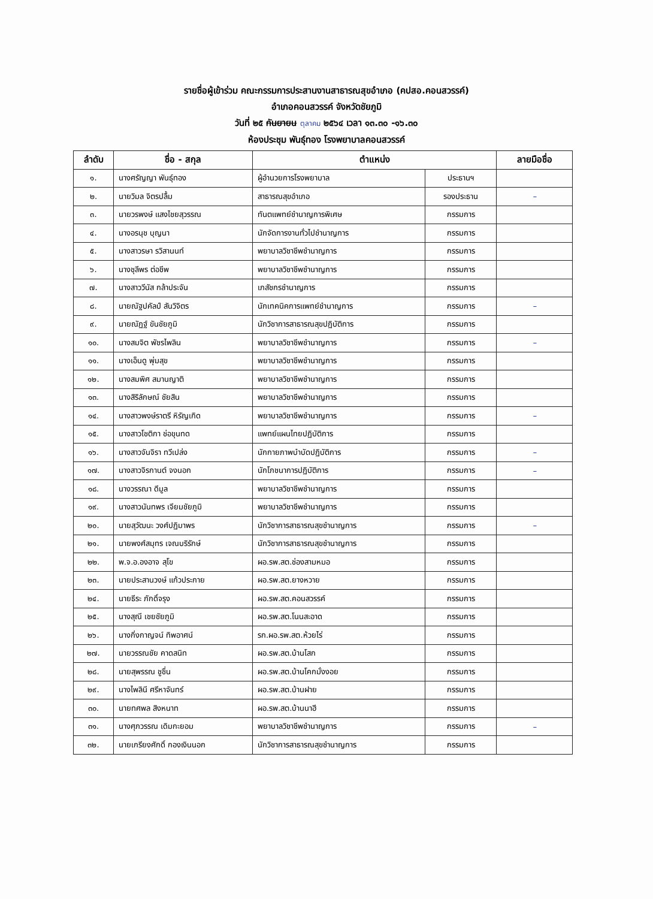รายชื่อผู้เข้าร่วม คณะกรรมการประสานงานสาธารณสุขอำเภอ (คปสอ.คอนสวรรค์)
อำเภอคอนสวรรค์ จังหวัดชัยภูมิ
วันที่ ๒๕ กันยายน ตุลาคม ๒๕๖๔ เวลา ๑๓.๓๐ -๑๖.๓๐
ห้องประชุม พันธุ์ทอง โรงพยาบาลคอนสวรรค์
| ลำดับ | ชื่อ - สกุล | ตำแหน่ง | | ลายมือชื่อ |
| --- | --- | --- | --- | --- |
| ๑. | นางศรัญญา พันธุ์ทอง | ผู้อำนวยการโรงพยาบาล | ประธานฯ | |
| ๒. | นายวิมล จิตรปลื้ม | สาธารณสุขอำเภอ | รองประธาน | – |
| ๓. | นายวรพงษ์ แสงไชยสุวรรณ | ทันตแพทย์ชำนาญการพิเศษ | กรรมการ | |
| ๔. | นางอรนุช บุญนา | นักจัดการงานทั่วไปชำนาญการ | กรรมการ | |
| ๕. | นางสาวรษา รวิสานนท์ | พยาบาลวิชาชีพชำนาญการ | กรรมการ | |
| ๖. | นางชุลีพร ต่อชีพ | พยาบาลวิชาชีพชำนาญการ | กรรมการ | |
| ๗. | นางสาววีนัส กล้าประจัน | เภสัชกรชำนาญการ | กรรมการ | |
| ๘. | นายณัฐปคัลป์ สันวิจิตร | นักเทคนิคการแพทย์ชำนาญการ | กรรมการ | – |
| ๙. | นายณัฏฐ์ ขันชัยภูมิ | นักวิชาการสาธารณสุขปฏิบัติการ | กรรมการ | |
| ๑๐. | นางสมจิต พัชรไพลิน | พยาบาลวิชาชีพชำนาญการ | กรรมการ | – |
| ๑๑. | นางเอ็นดู พุ่มสุข | พยาบาลวิชาชีพชำนาญการ | กรรมการ | |
| ๑๒. | นางสมพิศ สมานญาติ | พยาบาลวิชาชีพชำนาญการ | กรรมการ | |
| ๑๓. | นางสิริลักษณ์ ชัยสิน | พยาบาลวิชาชีพชำนาญการ | กรรมการ | |
| ๑๔. | นางสาวพงษ์ราตรี หิรัญเกิด | พยาบาลวิชาชีพชำนาญการ | กรรมการ | – |
| ๑๕. | นางสาวโชติกา ช่อขุนทด | แพทย์แผนไทยปฏิบัติการ | กรรมการ | |
| ๑๖. | นางสาวจันจิรา ทวีเปล่ง | นักกายภาพบำบัดปฏิบัติการ | กรรมการ | – |
| ๑๗. | นางสาวจิรกานต์ จงนอก | นักโภชนาการปฏิบัติการ | กรรมการ | – |
| ๑๘. | นางวรรณา ดีมูล | พยาบาลวิชาชีพชำนาญการ | กรรมการ | |
| ๑๙. | นางสาวนันทพร เจียมชัยภูมิ | พยาบาลวิชาชีพชำนาญการ | กรรมการ | |
| ๒๐. | นายสุวัฒนะ วงศ์ปฏิมาพร | นักวิชาการสาธารณสุขชำนาญการ | กรรมการ | – |
| ๒๑. | นายพงศ์สมุทร เจณบริรักษ์ | นักวิชาการสาธารณสุขชำนาญการ | กรรมการ | |
| ๒๒. | พ.จ.อ.องอาจ สุโข | ผอ.รพ.สต.ช่องสามหมอ | กรรมการ | |
| ๒๓. | นายประสานวงษ์ แก้วประกาย | ผอ.รพ.สต.ยางหวาย | กรรมการ | |
| ๒๔. | นายธีระ ภักดิ์จรุง | ผอ.รพ.สต.คอนสวรรค์ | กรรมการ | |
| ๒๕. | นางสุณี เชยชัยภูมิ | ผอ.รพ.สต.โนนสะอาด | กรรมการ | |
| ๒๖. | นางกิ่งกาญจน์ ทิพอาศน์ | รก.ผอ.รพ.สต.ห้วยไร่ | กรรมการ | |
| ๒๗. | นายวรรณชัย คาดสนิท | ผอ.รพ.สต.บ้านโสก | กรรมการ | |
| ๒๘. | นายสุพรรณ ชูชื่น | ผอ.รพ.สต.บ้านโคกมั่งงอย | กรรมการ | |
| ๒๙. | นางไพลินี ศรีหาจันทร์ | ผอ.รพ.สต.บ้านฝาย | กรรมการ | |
| ๓๐. | นายทศพล สิงหนาท | ผอ.รพ.สต.บ้านนาฮี | กรรมการ | |
| ๓๑. | นางศุภวรรณ เดิมกะยอม | พยาบาลวิชาชีพชำนาญการ | กรรมการ | – |
| ๓๒. | นายเกรียงศักดิ์ กองเงินนอก | นักวิชาการสาธารณสุขชำนาญการ | กรรมการ | |